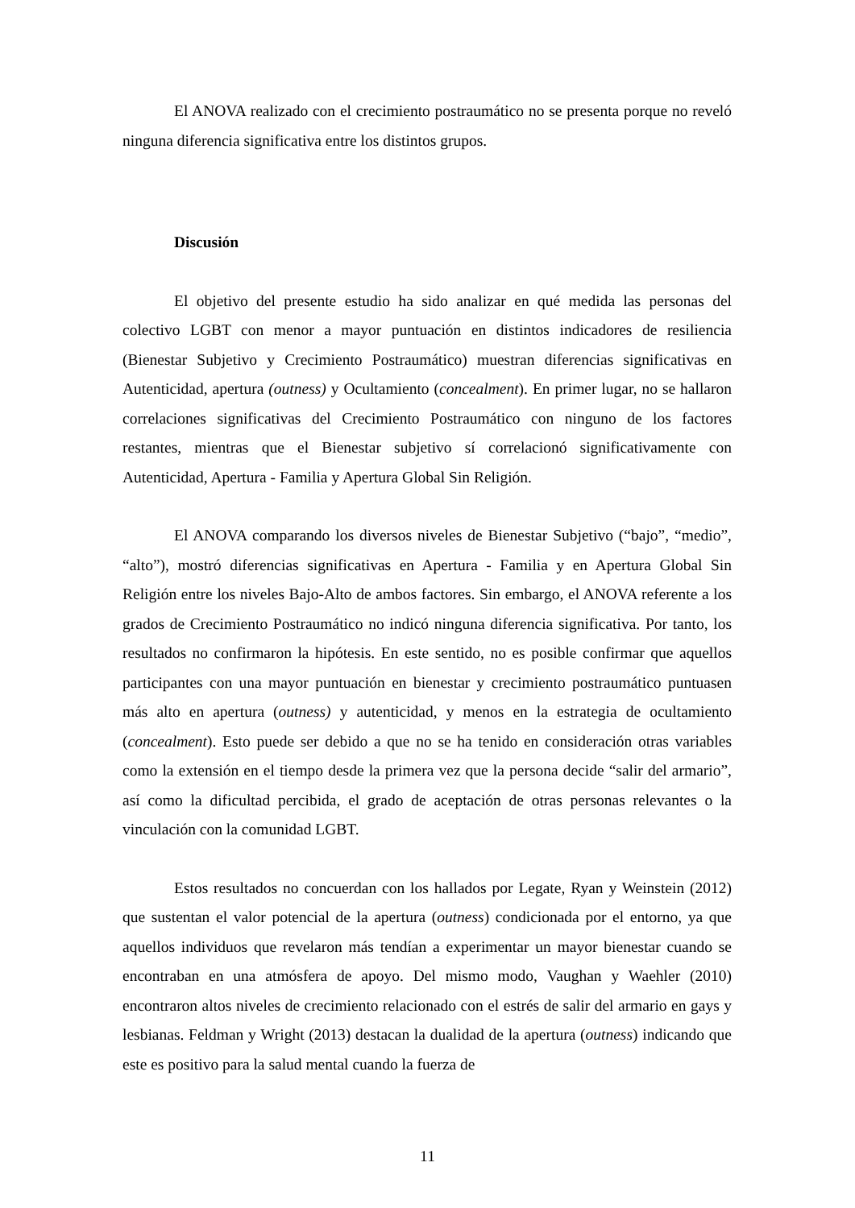El ANOVA realizado con el crecimiento postraumático no se presenta porque no reveló ninguna diferencia significativa entre los distintos grupos.
Discusión
El objetivo del presente estudio ha sido analizar en qué medida las personas del colectivo LGBT con menor a mayor puntuación en distintos indicadores de resiliencia (Bienestar Subjetivo y Crecimiento Postraumático) muestran diferencias significativas en Autenticidad, apertura (outness) y Ocultamiento (concealment). En primer lugar, no se hallaron correlaciones significativas del Crecimiento Postraumático con ninguno de los factores restantes, mientras que el Bienestar subjetivo sí correlacionó significativamente con Autenticidad, Apertura - Familia y Apertura Global Sin Religión.
El ANOVA comparando los diversos niveles de Bienestar Subjetivo (“bajo”, “medio”, “alto”), mostró diferencias significativas en Apertura - Familia y en Apertura Global Sin Religión entre los niveles Bajo-Alto de ambos factores. Sin embargo, el ANOVA referente a los grados de Crecimiento Postraumático no indicó ninguna diferencia significativa. Por tanto, los resultados no confirmaron la hipótesis. En este sentido, no es posible confirmar que aquellos participantes con una mayor puntuación en bienestar y crecimiento postraumático puntuasen más alto en apertura (outness) y autenticidad, y menos en la estrategia de ocultamiento (concealment). Esto puede ser debido a que no se ha tenido en consideración otras variables como la extensión en el tiempo desde la primera vez que la persona decide “salir del armario”, así como la dificultad percibida, el grado de aceptación de otras personas relevantes o la vinculación con la comunidad LGBT.
Estos resultados no concuerdan con los hallados por Legate, Ryan y Weinstein (2012) que sustentan el valor potencial de la apertura (outness) condicionada por el entorno, ya que aquellos individuos que revelaron más tendían a experimentar un mayor bienestar cuando se encontraban en una atmósfera de apoyo. Del mismo modo, Vaughan y Waehler (2010) encontraron altos niveles de crecimiento relacionado con el estrés de salir del armario en gays y lesbianas. Feldman y Wright (2013) destacan la dualidad de la apertura (outness) indicando que este es positivo para la salud mental cuando la fuerza de
11